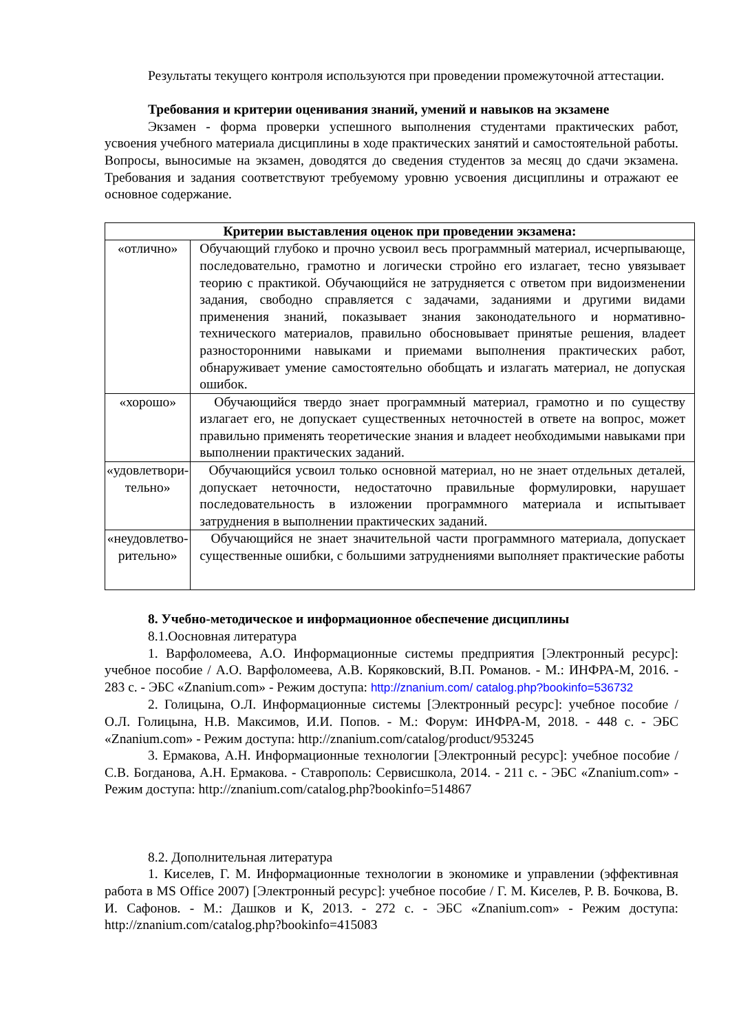Результаты текущего контроля используются при проведении промежуточной аттестации.
Требования и критерии оценивания знаний, умений и навыков на экзамене
Экзамен - форма проверки успешного выполнения студентами практических работ, усвоения учебного материала дисциплины в ходе практических занятий и самостоятельной работы. Вопросы, выносимые на экзамен, доводятся до сведения студентов за месяц до сдачи экзамена. Требования и задания соответствуют требуемому уровню усвоения дисциплины и отражают ее основное содержание.
| Критерии выставления оценок при проведении экзамена: | |
| --- | --- |
| «отлично» | Обучающий глубоко и прочно усвоил весь программный материал, исчерпывающе, последовательно, грамотно и логически стройно его излагает, тесно увязывает теорию с практикой. Обучающийся не затрудняется с ответом при видоизменении задания, свободно справляется с задачами, заданиями и другими видами применения знаний, показывает знания законодательного и нормативно-технического материалов, правильно обосновывает принятые решения, владеет разносторонними навыками и приемами выполнения практических работ, обнаруживает умение самостоятельно обобщать и излагать материал, не допуская ошибок. |
| «хорошо» | Обучающийся твердо знает программный материал, грамотно и по существу излагает его, не допускает существенных неточностей в ответе на вопрос, может правильно применять теоретические знания и владеет необходимыми навыками при выполнении практических заданий. |
| «удовлетвори-тельно» | Обучающийся усвоил только основной материал, но не знает отдельных деталей, допускает неточности, недостаточно правильные формулировки, нарушает последовательность в изложении программного материала и испытывает затруднения в выполнении практических заданий. |
| «неудовлетво-рительно» | Обучающийся не знает значительной части программного материала, допускает существенные ошибки, с большими затруднениями выполняет практические работы |
8. Учебно-методическое и информационное обеспечение дисциплины
8.1.Оосновная литература
1. Варфоломеева, А.О. Информационные системы предприятия [Электронный ресурс]: учебное пособие / А.О. Варфоломеева, А.В. Коряковский, В.П. Романов. - М.: ИНФРА-М, 2016. - 283 с. - ЭБС «Znanium.com» - Режим доступа: http://znanium.com/ catalog.php?bookinfo=536732
2. Голицына, О.Л. Информационные системы [Электронный ресурс]: учебное пособие / О.Л. Голицына, Н.В. Максимов, И.И. Попов. - М.: Форум: ИНФРА-М, 2018. - 448 с. - ЭБС «Znanium.com» - Режим доступа: http://znanium.com/catalog/product/953245
3. Ермакова, А.Н. Информационные технологии [Электронный ресурс]: учебное пособие / С.В. Богданова, А.Н. Ермакова. - Ставрополь: Сервисшкола, 2014. - 211 с. - ЭБС «Znanium.com» - Режим доступа: http://znanium.com/catalog.php?bookinfo=514867
8.2. Дополнительная литература
1. Киселев, Г. М. Информационные технологии в экономике и управлении (эффективная работа в MS Office 2007) [Электронный ресурс]: учебное пособие / Г. М. Киселев, Р. В. Бочкова, В. И. Сафонов. - М.: Дашков и К, 2013. - 272 с. - ЭБС «Znanium.com» - Режим доступа: http://znanium.com/catalog.php?bookinfo=415083